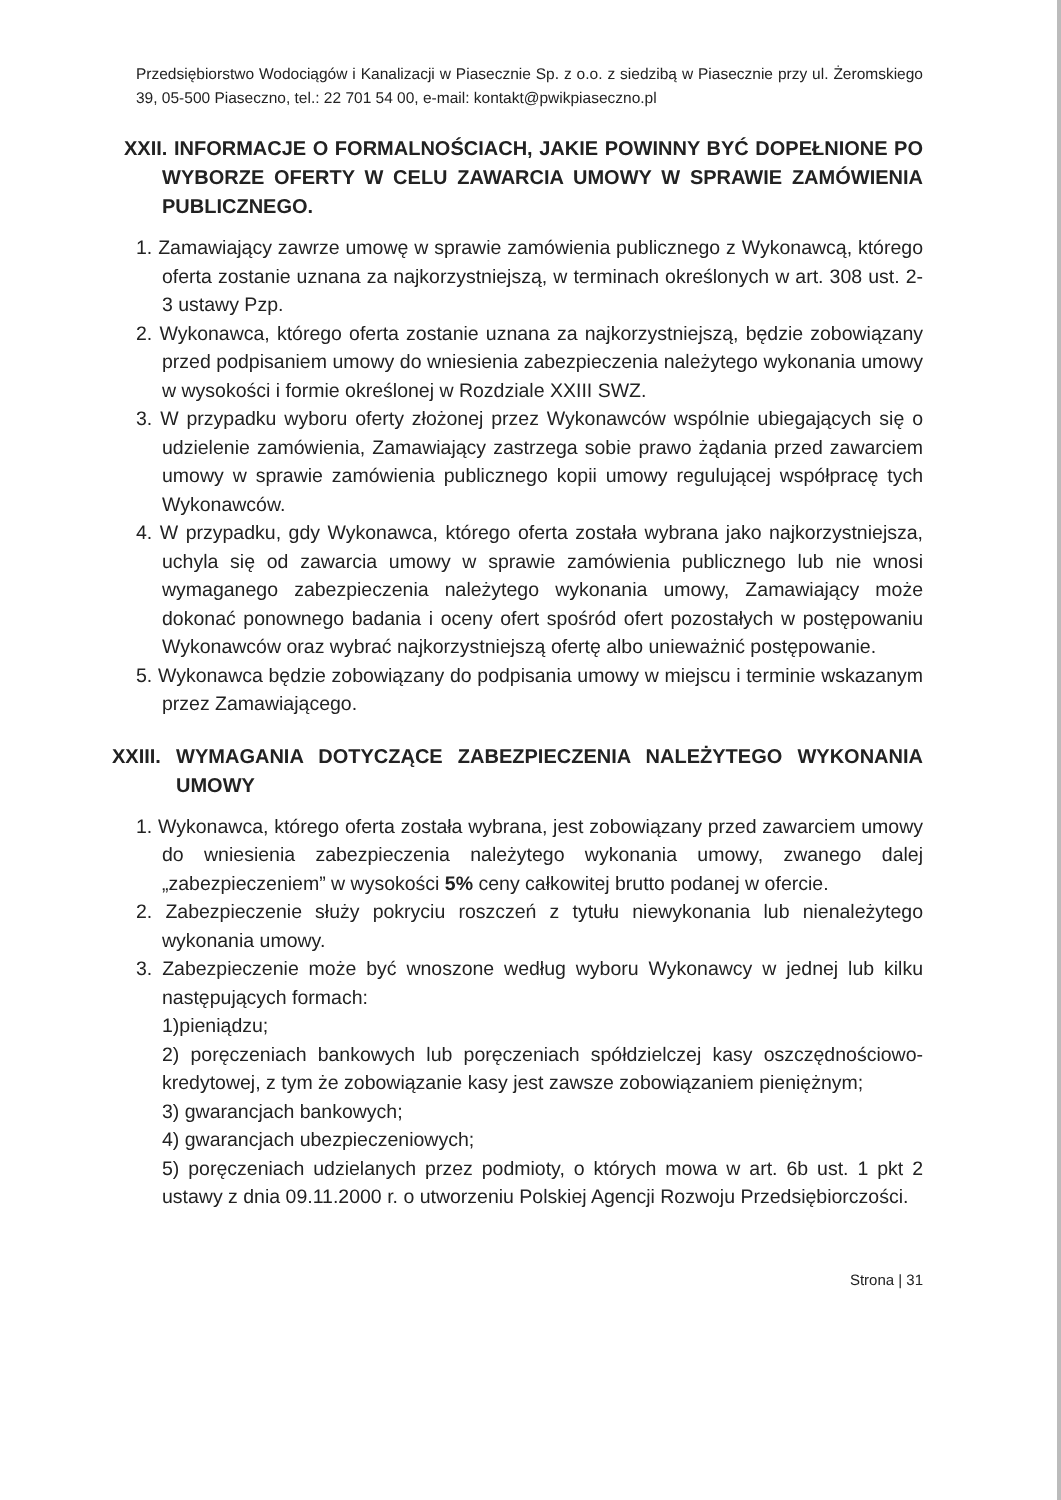Przedsiębiorstwo Wodociągów i Kanalizacji w Piasecznie Sp. z o.o. z siedzibą w Piasecznie przy ul. Żeromskiego 39, 05-500 Piaseczno, tel.: 22 701 54 00, e-mail: kontakt@pwikpiaseczno.pl
XXII. INFORMACJE O FORMALNOŚCIACH, JAKIE POWINNY BYĆ DOPEŁNIONE PO WYBORZE OFERTY W CELU ZAWARCIA UMOWY W SPRAWIE ZAMÓWIENIA PUBLICZNEGO.
1. Zamawiający zawrze umowę w sprawie zamówienia publicznego z Wykonawcą, którego oferta zostanie uznana za najkorzystniejszą, w terminach określonych w art. 308 ust. 2-3 ustawy Pzp.
2. Wykonawca, którego oferta zostanie uznana za najkorzystniejszą, będzie zobowiązany przed podpisaniem umowy do wniesienia zabezpieczenia należytego wykonania umowy w wysokości i formie określonej w Rozdziale XXIII SWZ.
3. W przypadku wyboru oferty złożonej przez Wykonawców wspólnie ubiegających się o udzielenie zamówienia, Zamawiający zastrzega sobie prawo żądania przed zawarciem umowy w sprawie zamówienia publicznego kopii umowy regulującej współpracę tych Wykonawców.
4. W przypadku, gdy Wykonawca, którego oferta została wybrana jako najkorzystniejsza, uchyla się od zawarcia umowy w sprawie zamówienia publicznego lub nie wnosi wymaganego zabezpieczenia należytego wykonania umowy, Zamawiający może dokonać ponownego badania i oceny ofert spośród ofert pozostałych w postępowaniu Wykonawców oraz wybrać najkorzystniejszą ofertę albo unieważnić postępowanie.
5. Wykonawca będzie zobowiązany do podpisania umowy w miejscu i terminie wskazanym przez Zamawiającego.
XXIII. WYMAGANIA DOTYCZĄCE ZABEZPIECZENIA NALEŻYTEGO WYKONANIA UMOWY
1. Wykonawca, którego oferta została wybrana, jest zobowiązany przed zawarciem umowy do wniesienia zabezpieczenia należytego wykonania umowy, zwanego dalej „zabezpieczeniem” w wysokości 5% ceny całkowitej brutto podanej w ofercie.
2. Zabezpieczenie służy pokryciu roszczeń z tytułu niewykonania lub nienależytego wykonania umowy.
3. Zabezpieczenie może być wnoszone według wyboru Wykonawcy w jednej lub kilku następujących formach:
1)pieniądzu;
2) poręczeniach bankowych lub poręczeniach spółdzielczej kasy oszczędnościowo-kredytowej, z tym że zobowiązanie kasy jest zawsze zobowiązaniem pieniężnym;
3) gwarancjach bankowych;
4) gwarancjach ubezpieczeniowych;
5) poręczeniach udzielanych przez podmioty, o których mowa w art. 6b ust. 1 pkt 2 ustawy z dnia 09.11.2000 r. o utworzeniu Polskiej Agencji Rozwoju Przedsiębiorczości.
Strona | 31